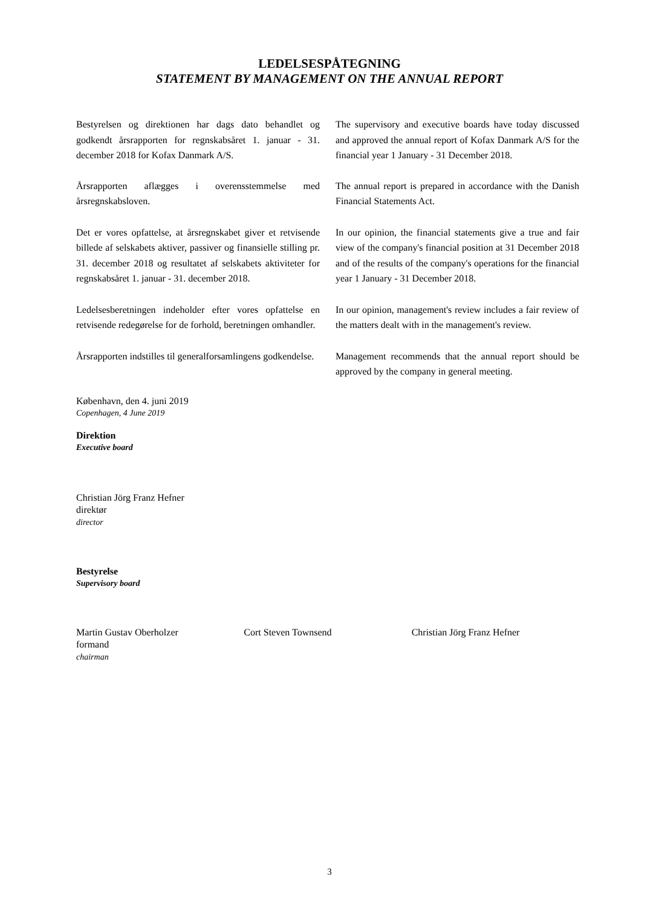LEDELSESPÅTEGNING
STATEMENT BY MANAGEMENT ON THE ANNUAL REPORT
Bestyrelsen og direktionen har dags dato behandlet og godkendt årsrapporten for regnskabsåret 1. januar - 31. december 2018 for Kofax Danmark A/S.
The supervisory and executive boards have today discussed and approved the annual report of Kofax Danmark A/S for the financial year 1 January - 31 December 2018.
Årsrapporten aflægges i overensstemmelse med årsregnskabsloven.
The annual report is prepared in accordance with the Danish Financial Statements Act.
Det er vores opfattelse, at årsregnskabet giver et retvisende billede af selskabets aktiver, passiver og finansielle stilling pr. 31. december 2018 og resultatet af selskabets aktiviteter for regnskabsåret 1. januar - 31. december 2018.
In our opinion, the financial statements give a true and fair view of the company's financial position at 31 December 2018 and of the results of the company's operations for the financial year 1 January - 31 December 2018.
Ledelsesberetningen indeholder efter vores opfattelse en retvisende redegørelse for de forhold, beretningen omhandler.
In our opinion, management's review includes a fair review of the matters dealt with in the management's review.
Årsrapporten indstilles til generalforsamlingens godkendelse.
Management recommends that the annual report should be approved by the company in general meeting.
København, den 4. juni 2019
Copenhagen, 4 June 2019
Direktion
Executive board
Christian Jörg Franz Hefner
direktør
director
Bestyrelse
Supervisory board
Martin Gustav Oberholzer
formand
chairman
Cort Steven Townsend Christian Jörg Franz Hefner
3